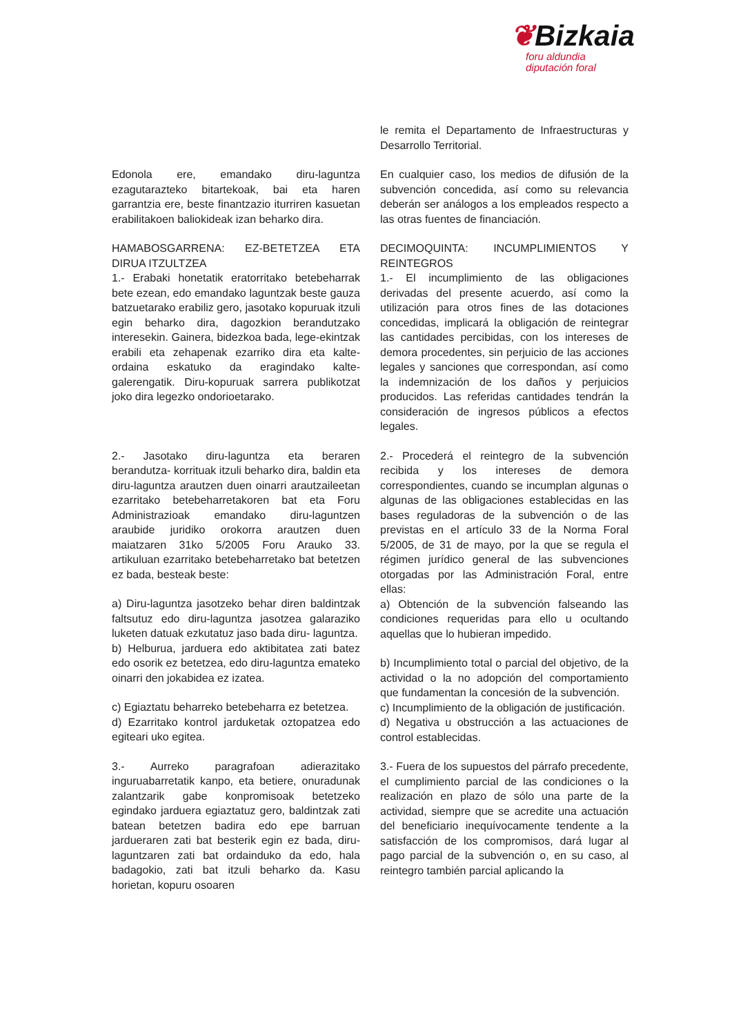❦Bizkaia
foru aldundia
diputación foral
le remita el Departamento de Infraestructuras y Desarrollo Territorial.
Edonola ere, emandako diru-laguntza ezagutarazteko bitartekoak, bai eta haren garrantzia ere, beste finantzazio iturriren kasuetan erabilitakoen baliokideak izan beharko dira.
En cualquier caso, los medios de difusión de la subvención concedida, así como su relevancia deberán ser análogos a los empleados respecto a las otras fuentes de financiación.
HAMABOSGARRENA: EZ-BETETZEA ETA DIRUA ITZULTZEA
1.- Erabaki honetatik eratorritako betebeharrak bete ezean, edo emandako laguntzak beste gauza batzuetarako erabiliz gero, jasotako kopuruak itzuli egin beharko dira, dagozkion berandutzako interesekin. Gainera, bidezkoa bada, lege-ekintzak erabili eta zehapenak ezarriko dira eta kalte-ordaina eskatuko da eragindako kalte-galerengatik. Diru-kopuruak sarrera publikotzat joko dira legezko ondorioetarako.
DECIMOQUINTA: INCUMPLIMIENTOS Y REINTEGROS
1.- El incumplimiento de las obligaciones derivadas del presente acuerdo, así como la utilización para otros fines de las dotaciones concedidas, implicará la obligación de reintegrar las cantidades percibidas, con los intereses de demora procedentes, sin perjuicio de las acciones legales y sanciones que correspondan, así como la indemnización de los daños y perjuicios producidos. Las referidas cantidades tendrán la consideración de ingresos públicos a efectos legales.
2.- Jasotako diru-laguntza eta beraren berandutza- korrituak itzuli beharko dira, baldin eta diru-laguntza arautzen duen oinarri arautzaileetan ezarritako betebeharretakoren bat eta Foru Administrazioak emandako diru-laguntzen araubide juridiko orokorra arautzen duen maiatzaren 31ko 5/2005 Foru Arauko 33. artikuluan ezarritako betebeharretako bat betetzen ez bada, besteak beste:
a) Diru-laguntza jasotzeko behar diren baldintzak faltsutuz edo diru-laguntza jasotzea galaraziko luketen datuak ezkutatuz jaso bada diru- laguntza.
b) Helburua, jarduera edo aktibitatea zati batez edo osorik ez betetzea, edo diru-laguntza emateko oinarri den jokabidea ez izatea.
c) Egiaztatu beharreko betebeharra ez betetzea.
d) Ezarritako kontrol jarduketak oztopatzea edo egiteari uko egitea.
3.- Aurreko paragrafoan adierazitako inguruabarretatik kanpo, eta betiere, onuradunak zalantzarik gabe konpromisoak betetzeko egindako jarduera egiaztatuz gero, baldintzak zati batean betetzen badira edo epe barruan jardueraren zati bat besterik egin ez bada, diru-laguntzaren zati bat ordainduko da edo, hala badagokio, zati bat itzuli beharko da. Kasu horietan, kopuru osoaren
2.- Procederá el reintegro de la subvención recibida y los intereses de demora correspondientes, cuando se incumplan algunas o algunas de las obligaciones establecidas en las bases reguladoras de la subvención o de las previstas en el artículo 33 de la Norma Foral 5/2005, de 31 de mayo, por la que se regula el régimen jurídico general de las subvenciones otorgadas por las Administración Foral, entre ellas:
a) Obtención de la subvención falseando las condiciones requeridas para ello u ocultando aquellas que lo hubieran impedido.
b) Incumplimiento total o parcial del objetivo, de la actividad o la no adopción del comportamiento que fundamentan la concesión de la subvención.
c) Incumplimiento de la obligación de justificación.
d) Negativa u obstrucción a las actuaciones de control establecidas.
3.- Fuera de los supuestos del párrafo precedente, el cumplimiento parcial de las condiciones o la realización en plazo de sólo una parte de la actividad, siempre que se acredite una actuación del beneficiario inequívocamente tendente a la satisfacción de los compromisos, dará lugar al pago parcial de la subvención o, en su caso, al reintegro también parcial aplicando la